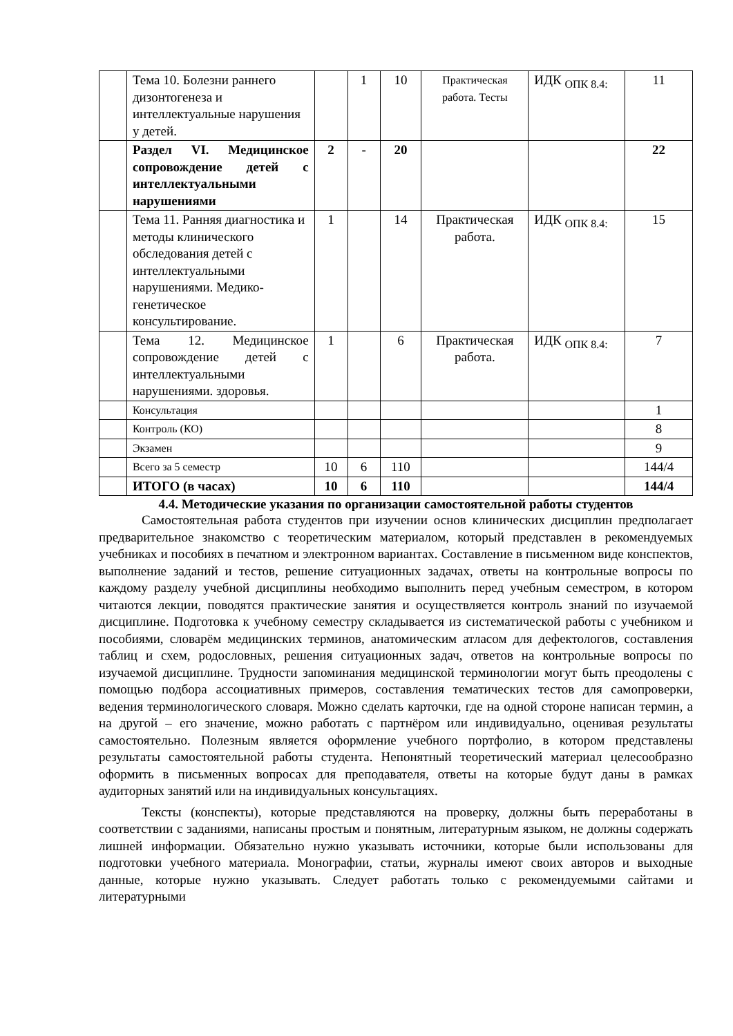| | Тема 10. Болезни раннего дизонтогенеза и интеллектуальные нарушения у детей. | | 1 | 10 | Практическая работа. Тесты | ИДК <sub>ОПК 8.4:</sub> | 11 |
| | Раздел VI. Медицинское сопровождение детей с интеллектуальными нарушениями | 2 | - | 20 | | | 22 |
| | Тема 11. Ранняя диагностика и методы клинического обследования детей с интеллектуальными нарушениями. Медико-генетическое консультирование. | 1 | | 14 | Практическая работа. | ИДК <sub>ОПК 8.4:</sub> | 15 |
| | Тема 12. Медицинское сопровождение детей с интеллектуальными нарушениями. здоровья. | 1 | | 6 | Практическая работа. | ИДК <sub>ОПК 8.4:</sub> | 7 |
| | Консультация | | | | | | 1 |
| | Контроль (КО) | | | | | | 8 |
| | Экзамен | | | | | | 9 |
| | Всего за 5 семестр | 10 | 6 | 110 | | | 144/4 |
| | ИТОГО (в часах) | 10 | 6 | 110 | | | 144/4 |
4.4. Методические указания по организации самостоятельной работы студентов
Самостоятельная работа студентов при изучении основ клинических дисциплин предполагает предварительное знакомство с теоретическим материалом, который представлен в рекомендуемых учебниках и пособиях в печатном и электронном вариантах. Составление в письменном виде конспектов, выполнение заданий и тестов, решение ситуационных задачах, ответы на контрольные вопросы по каждому разделу учебной дисциплины необходимо выполнить перед учебным семестром, в котором читаются лекции, поводятся практические занятия и осуществляется контроль знаний по изучаемой дисциплине. Подготовка к учебному семестру складывается из систематической работы с учебником и пособиями, словарём медицинских терминов, анатомическим атласом для дефектологов, составления таблиц и схем, родословных, решения ситуационных задач, ответов на контрольные вопросы по изучаемой дисциплине. Трудности запоминания медицинской терминологии могут быть преодолены с помощью подбора ассоциативных примеров, составления тематических тестов для самопроверки, ведения терминологического словаря. Можно сделать карточки, где на одной стороне написан термин, а на другой – его значение, можно работать с партнёром или индивидуально, оценивая результаты самостоятельно. Полезным является оформление учебного портфолио, в котором представлены результаты самостоятельной работы студента. Непонятный теоретический материал целесообразно оформить в письменных вопросах для преподавателя, ответы на которые будут даны в рамках аудиторных занятий или на индивидуальных консультациях.
Тексты (конспекты), которые представляются на проверку, должны быть переработаны в соответствии с заданиями, написаны простым и понятным, литературным языком, не должны содержать лишней информации. Обязательно нужно указывать источники, которые были использованы для подготовки учебного материала. Монографии, статьи, журналы имеют своих авторов и выходные данные, которые нужно указывать. Следует работать только с рекомендуемыми сайтами и литературными